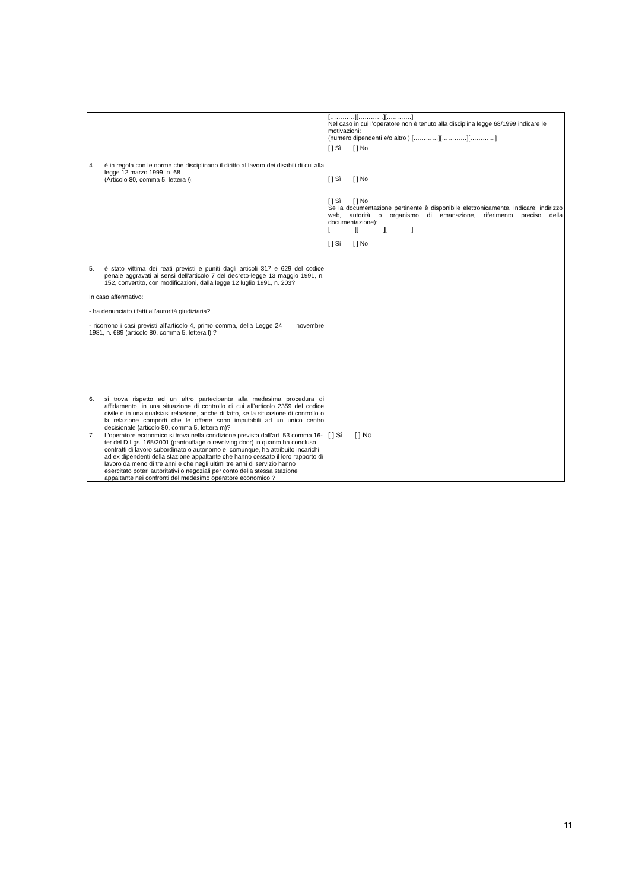| 4. è in regola con le norme che disciplinano il diritto al lavoro dei disabili di cui alla legge 12 marzo 1999, n. 68 (Articolo 80, comma 5, lettera i ); 5. è stato vittima dei reati previsti e puniti dagli articoli 317 e 629 del codice penale aggravati ai sensi dell'articolo 7 del decreto-legge 13 maggio 1991, n. 152, convertito, con modificazioni, dalla legge 12 luglio 1991, n. 203? In caso affermativo: - ha denunciato i fatti all’autorità giudiziaria? - ricorrono i casi previsti all’articolo 4, primo comma, della Legge 24 novembre 1981, n. 689 (articolo 80, comma 5, lettera l) ? 6. si trova rispetto ad un altro partecipante alla medesima procedura di affidamento, in una situazione di controllo di cui all'articolo 2359 del codice civile o in una qualsiasi relazione, anche di fatto, se la situazione di controllo o la relazione comporti che le offerte sono imputabili ad un unico centro decisionale (articolo 80, comma 5, lettera m)? | […………][…………][…………] Nel caso in cui l’operatore non è tenuto alla disciplina legge 68/1999 indicare le motivazioni: (numero dipendenti e/o altro ) […………][…………][…………] [ ] Sì [ ] No [ ] Sì [ ] No [ ] Sì [ ] No Se la documentazione pertinente è disponibile elettronicamente, indicare: indirizzo web, autorità o organismo di emanazione, riferimento preciso della documentazione): […………][…………][…………] [ ] Sì [ ] No |
| 7. L’operatore economico si trova nella condizione prevista dall’art. 53 comma 16-ter del D.Lgs. 165/2001 (pantouflage o revolving door) in quanto ha concluso contratti di lavoro subordinato o autonomo e, comunque, ha attribuito incarichi ad ex dipendenti della stazione appaltante che hanno cessato il loro rapporto di lavoro da meno di tre anni e che negli ultimi tre anni di servizio hanno esercitato poteri autoritativi o negoziali per conto della stessa stazione appaltante nei confronti del medesimo operatore economico ? | [ ] Sì [ ] No |
11